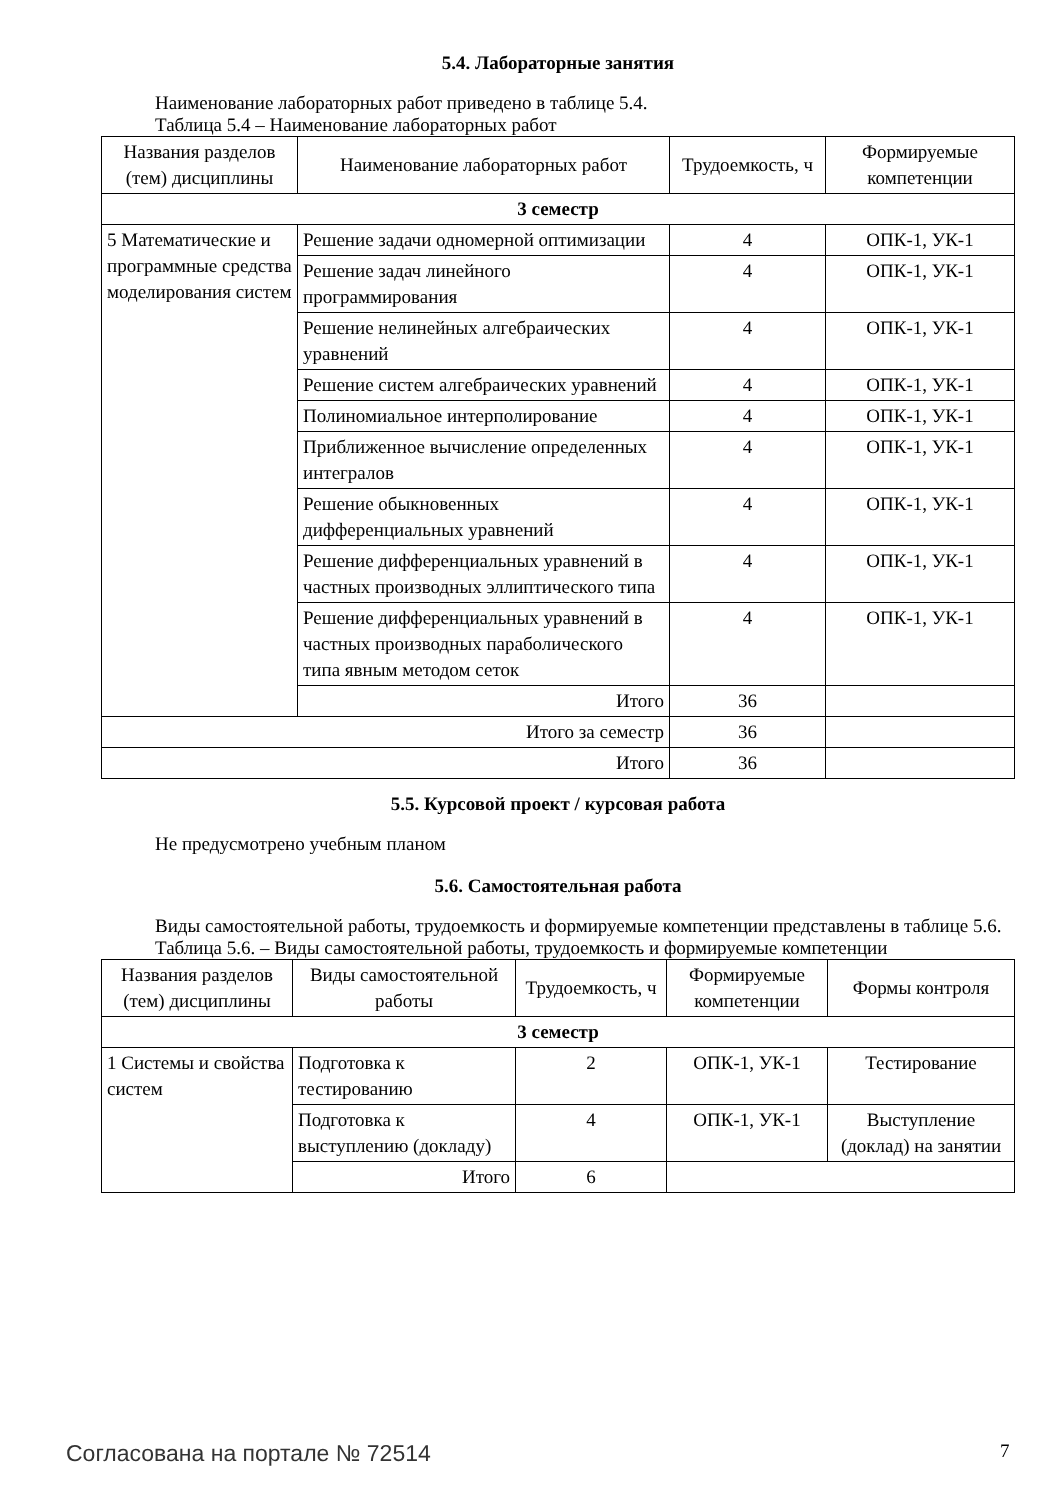5.4. Лабораторные занятия
Наименование лабораторных работ приведено в таблице 5.4.
Таблица 5.4 – Наименование лабораторных работ
| Названия разделов (тем) дисциплины | Наименование лабораторных работ | Трудоемкость, ч | Формируемые компетенции |
| --- | --- | --- | --- |
| 3 семестр | | | |
| 5 Математические и программные средства моделирования систем | Решение задачи одномерной оптимизации | 4 | ОПК-1, УК-1 |
| | Решение задач линейного программирования | 4 | ОПК-1, УК-1 |
| | Решение нелинейных алгебраических уравнений | 4 | ОПК-1, УК-1 |
| | Решение систем алгебраических уравнений | 4 | ОПК-1, УК-1 |
| | Полиномиальное интерполирование | 4 | ОПК-1, УК-1 |
| | Приближенное вычисление определенных интегралов | 4 | ОПК-1, УК-1 |
| | Решение обыкновенных дифференциальных уравнений | 4 | ОПК-1, УК-1 |
| | Решение дифференциальных уравнений в частных производных эллиптического типа | 4 | ОПК-1, УК-1 |
| | Решение дифференциальных уравнений в частных производных параболического типа явным методом сеток | 4 | ОПК-1, УК-1 |
| | Итого | 36 | |
| Итого за семестр | | 36 | |
| Итого | | 36 | |
5.5. Курсовой проект / курсовая работа
Не предусмотрено учебным планом
5.6. Самостоятельная работа
Виды самостоятельной работы, трудоемкость и формируемые компетенции представлены в таблице 5.6.
Таблица 5.6. – Виды самостоятельной работы, трудоемкость и формируемые компетенции
| Названия разделов (тем) дисциплины | Виды самостоятельной работы | Трудоемкость, ч | Формируемые компетенции | Формы контроля |
| --- | --- | --- | --- | --- |
| 3 семестр | | | | |
| 1 Системы и свойства систем | Подготовка к тестированию | 2 | ОПК-1, УК-1 | Тестирование |
| | Подготовка к выступлению (докладу) | 4 | ОПК-1, УК-1 | Выступление (доклад) на занятии |
| | Итого | 6 | | |
Согласована на портале № 72514 7